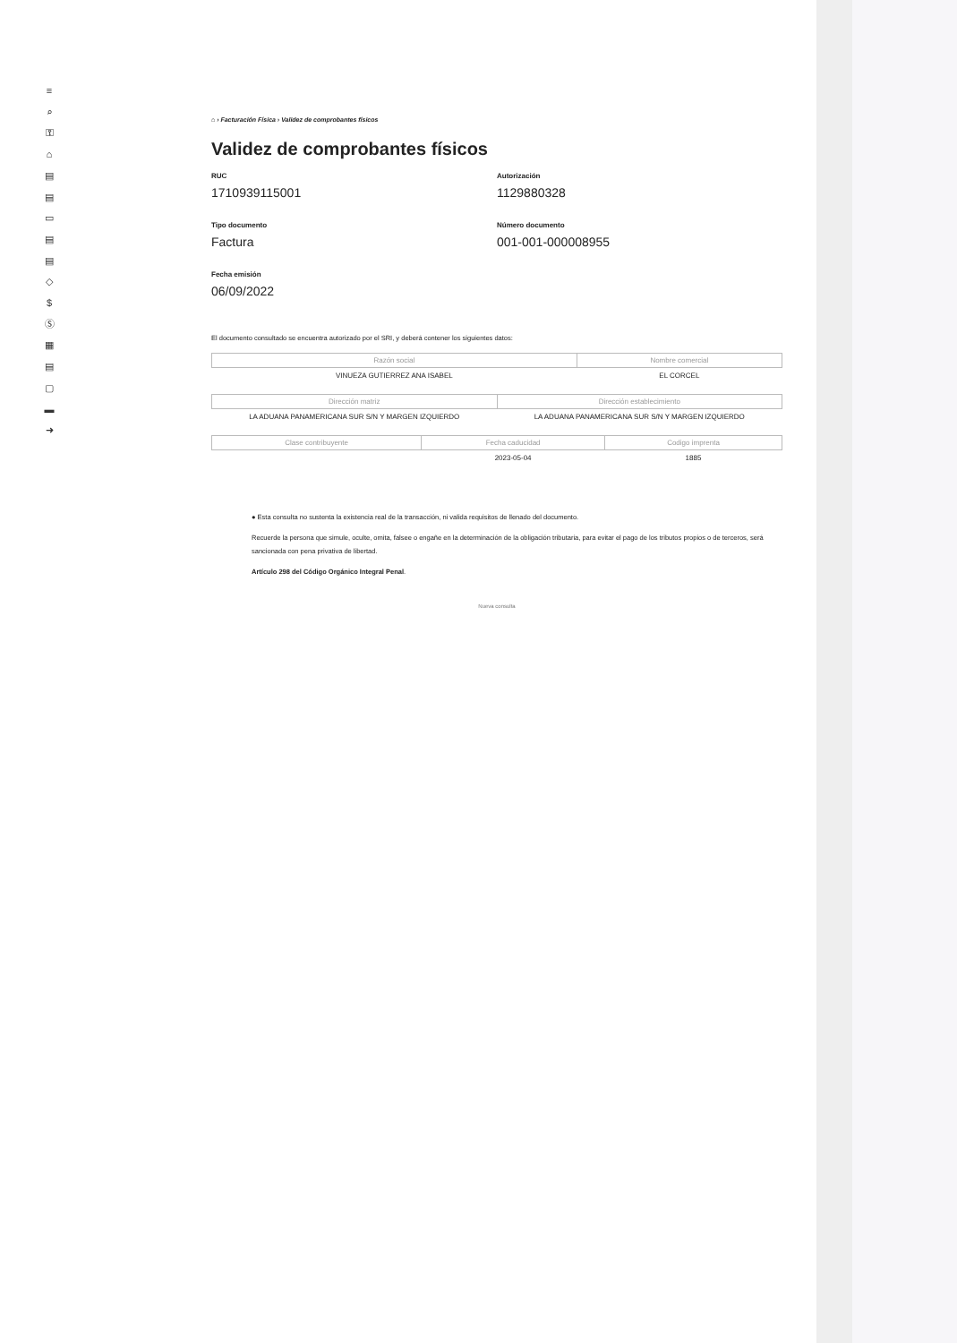≡
⌕
⚿
⌂
▤
▤
▭
▤
▤
◇
$
Ⓢ
▦
▤
▢
▬
➜
⌂ › Facturación Física › Validez de comprobantes físicos
Validez de comprobantes físicos
RUC
1710939115001
Autorización
1129880328
Tipo documento
Factura
Número documento
001-001-000008955
Fecha emisión
06/09/2022
El documento consultado se encuentra autorizado por el SRI, y deberá contener los siguientes datos:
| Razón social | Nombre comercial |
| --- | --- |
| VINUEZA GUTIERREZ ANA ISABEL | EL CORCEL |
| Dirección matriz | Dirección establecimiento |
| --- | --- |
| LA ADUANA PANAMERICANA SUR S/N Y MARGEN IZQUIERDO | LA ADUANA PANAMERICANA SUR S/N Y MARGEN IZQUIERDO |
| Clase contribuyente | Fecha caducidad | Codigo imprenta |
| --- | --- | --- |
| | 2023-05-04 | 1885 |
● Esta consulta no sustenta la existencia real de la transacción, ni valida requisitos de llenado del documento.
Recuerde la persona que simule, oculte, omita, falsee o engañe en la determinación de la obligación tributaria, para evitar el pago de los tributos propios o de terceros, será sancionada con pena privativa de libertad.
Artículo 298 del Código Orgánico Integral Penal.
Nueva consulta